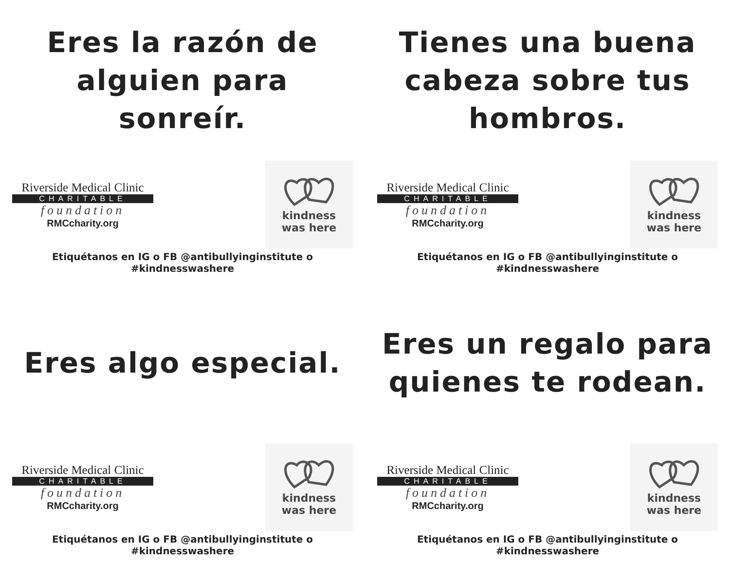Eres la razón de
alguien para sonreír.
Riverside Medical Clinic
CHARITABLE
foundation
RMCcharity.org
kindness
was here
Etiquétanos en IG o FB @antibullyinginstitute o #kindnesswashere
Tienes una buena
cabeza sobre tus
hombros.
Riverside Medical Clinic
CHARITABLE
foundation
RMCcharity.org
kindness
was here
Etiquétanos en IG o FB @antibullyinginstitute o #kindnesswashere
Eres algo especial.
Riverside Medical Clinic
CHARITABLE
foundation
RMCcharity.org
kindness
was here
Etiquétanos en IG o FB @antibullyinginstitute o #kindnesswashere
Eres un regalo para
quienes te rodean.
Riverside Medical Clinic
CHARITABLE
foundation
RMCcharity.org
kindness
was here
Etiquétanos en IG o FB @antibullyinginstitute o #kindnesswashere